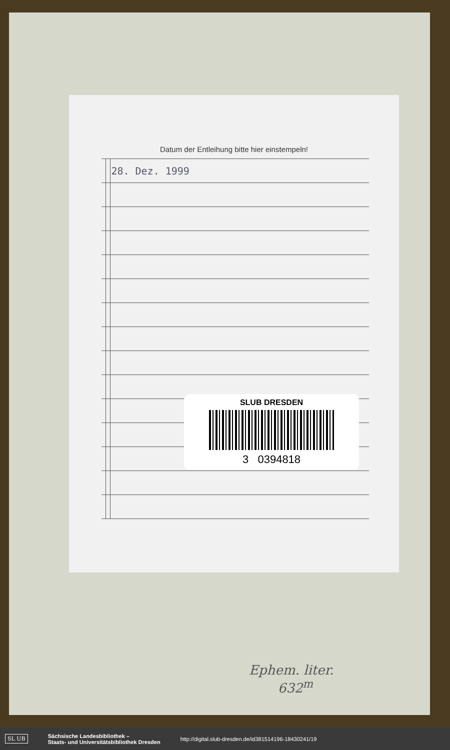Datum der Entleihung bitte hier einstempeln!
| | | 28. Dez. 1999 |
SLUB DRESDEN
3 0394818
Ephem. liter.
632<sup>m</sup>
SL UB Sächsische Landesbibliothek –
Staats- und Universitätsbibliothek Dresden http://digital.slub-dresden.de/id381514196-18430241/19